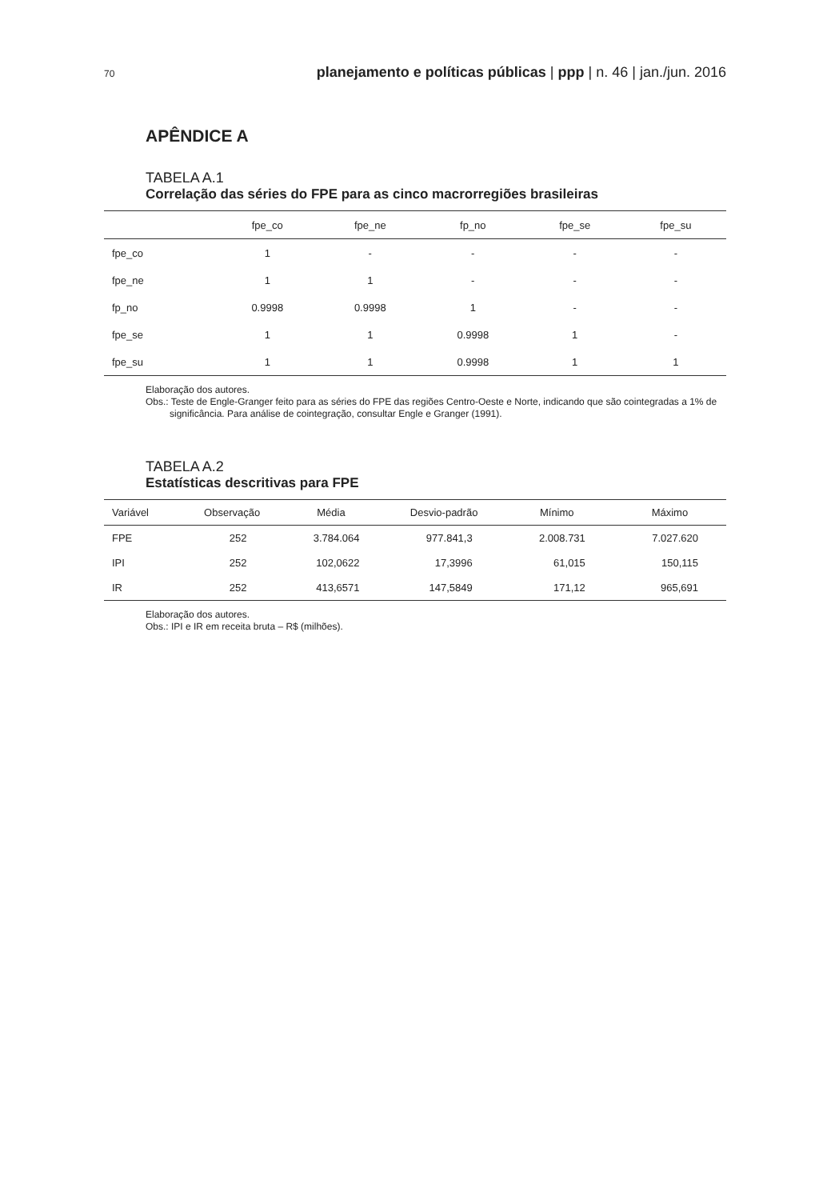70 planejamento e políticas públicas | ppp | n. 46 | jan./jun. 2016
APÊNDICE A
TABELA A.1
Correlação das séries do FPE para as cinco macrorregiões brasileiras
| | fpe_co | fpe_ne | fp_no | fpe_se | fpe_su |
| --- | --- | --- | --- | --- | --- |
| fpe_co | 1 | - | - | - | - |
| fpe_ne | 1 | 1 | - | - | - |
| fp_no | 0.9998 | 0.9998 | 1 | - | - |
| fpe_se | 1 | 1 | 0.9998 | 1 | - |
| fpe_su | 1 | 1 | 0.9998 | 1 | 1 |
Elaboração dos autores.
Obs.: Teste de Engle-Granger feito para as séries do FPE das regiões Centro-Oeste e Norte, indicando que são cointegradas a 1% de significância. Para análise de cointegração, consultar Engle e Granger (1991).
TABELA A.2
Estatísticas descritivas para FPE
| Variável | Observação | Média | Desvio-padrão | Mínimo | Máximo |
| --- | --- | --- | --- | --- | --- |
| FPE | 252 | 3.784.064 | 977.841,3 | 2.008.731 | 7.027.620 |
| IPI | 252 | 102,0622 | 17,3996 | 61,015 | 150,115 |
| IR | 252 | 413,6571 | 147,5849 | 171,12 | 965,691 |
Elaboração dos autores.
Obs.: IPI e IR em receita bruta – R$ (milhões).